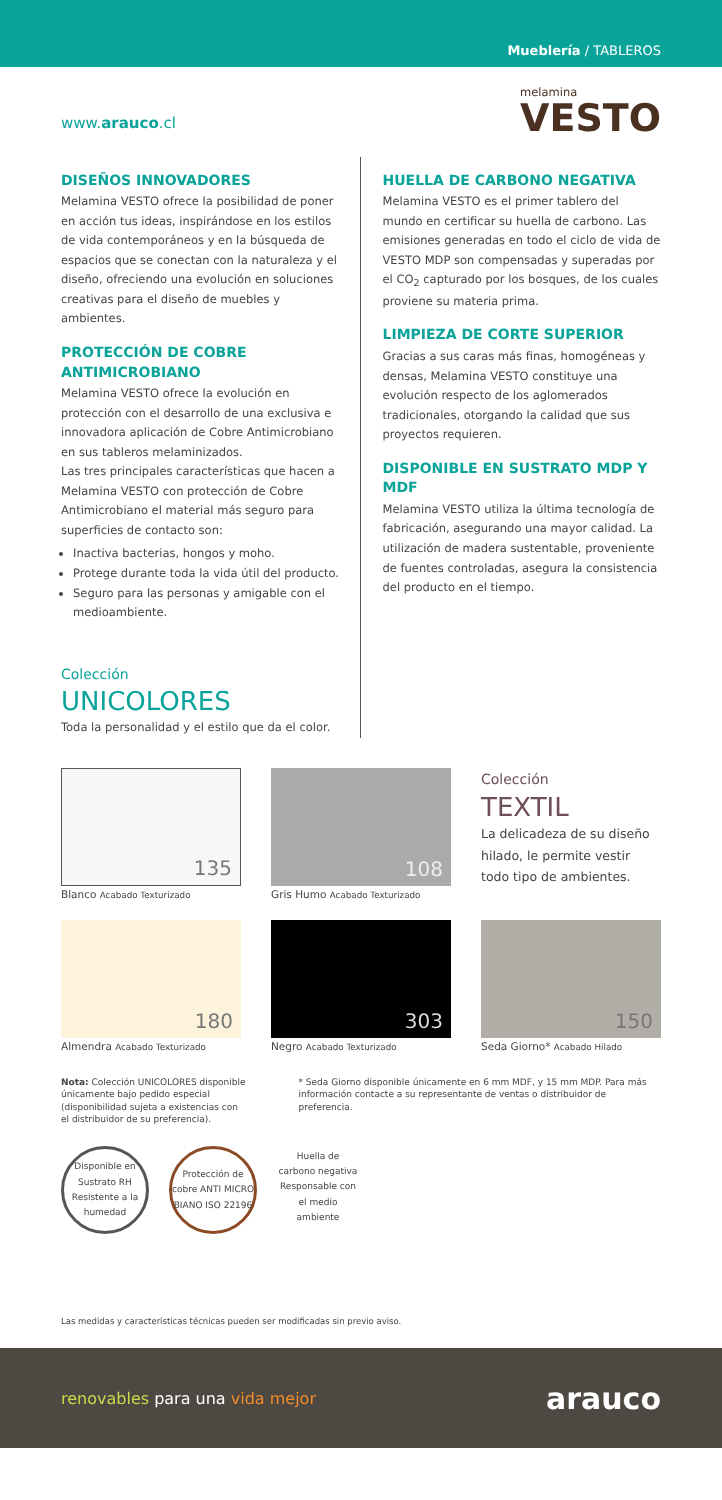Mueblería / TABLEROS
www.arauco.cl
melamina
VESTO
DISEÑOS INNOVADORES
Melamina VESTO ofrece la posibilidad de poner en acción tus ideas, inspirándose en los estilos de vida contemporáneos y en la búsqueda de espacios que se conectan con la naturaleza y el diseño, ofreciendo una evolución en soluciones creativas para el diseño de muebles y ambientes.
PROTECCIÓN DE COBRE ANTIMICROBIANO
Melamina VESTO ofrece la evolución en protección con el desarrollo de una exclusiva e innovadora aplicación de Cobre Antimicrobiano en sus tableros melaminizados.
Las tres principales características que hacen a Melamina VESTO con protección de Cobre Antimicrobiano el material más seguro para superficies de contacto son:
Inactiva bacterias, hongos y moho.
Protege durante toda la vida útil del producto.
Seguro para las personas y amigable con el medioambiente.
Colección
UNICOLORES
Toda la personalidad y el estilo que da el color.
HUELLA DE CARBONO NEGATIVA
Melamina VESTO es el primer tablero del mundo en certificar su huella de carbono. Las emisiones generadas en todo el ciclo de vida de VESTO MDP son compensadas y superadas por el CO<sub>2</sub> capturado por los bosques, de los cuales proviene su materia prima.
LIMPIEZA DE CORTE SUPERIOR
Gracias a sus caras más finas, homogéneas y densas, Melamina VESTO constituye una evolución respecto de los aglomerados tradicionales, otorgando la calidad que sus proyectos requieren.
DISPONIBLE EN SUSTRATO MDP Y MDF
Melamina VESTO utiliza la última tecnología de fabricación, asegurando una mayor calidad. La utilización de madera sustentable, proveniente de fuentes controladas, asegura la consistencia del producto en el tiempo.
135
Blanco Acabado Texturizado
108
Gris Humo Acabado Texturizado
Colección
TEXTIL
La delicadeza de su diseño hilado, le permite vestir todo tipo de ambientes.
180
Almendra Acabado Texturizado
303
Negro Acabado Texturizado
150
Seda Giorno* Acabado Hilado
Nota: Colección UNICOLORES disponible únicamente bajo pedido especial (disponibilidad sujeta a existencias con el distribuidor de su preferencia).
* Seda Giorno disponible únicamente en 6 mm MDF, y 15 mm MDP. Para más información contacte a su representante de ventas o distribuidor de preferencia.
Disponible en Sustrato RH Resistente a la humedad
Protección de cobre ANTI MICRO BIANO ISO 22196
Huella de carbono negativa Responsable con el medio ambiente
Las medidas y características técnicas pueden ser modificadas sin previo aviso.
renovables para una vida mejor
arauco